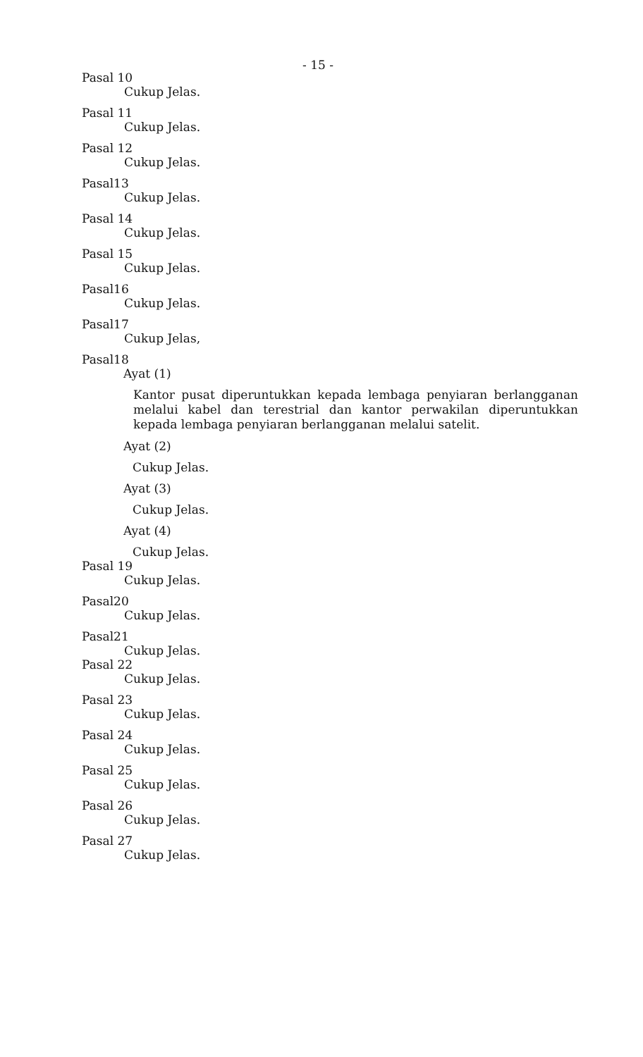- 15 -
Pasal 10
Cukup Jelas.
Pasal 11
Cukup Jelas.
Pasal 12
Cukup Jelas.
Pasal13
Cukup Jelas.
Pasal 14
Cukup Jelas.
Pasal 15
Cukup Jelas.
Pasal16
Cukup Jelas.
Pasal17
Cukup Jelas,
Pasal18
Ayat (1)
Kantor pusat diperuntukkan kepada lembaga penyiaran berlangganan melalui kabel dan terestrial dan kantor perwakilan diperuntukkan kepada lembaga penyiaran berlangganan melalui satelit.
Ayat (2)
Cukup Jelas.
Ayat (3)
Cukup Jelas.
Ayat (4)
Cukup Jelas.
Pasal 19
Cukup Jelas.
Pasal20
Cukup Jelas.
Pasal21
Cukup Jelas.
Pasal 22
Cukup Jelas.
Pasal 23
Cukup Jelas.
Pasal 24
Cukup Jelas.
Pasal 25
Cukup Jelas.
Pasal 26
Cukup Jelas.
Pasal 27
Cukup Jelas.